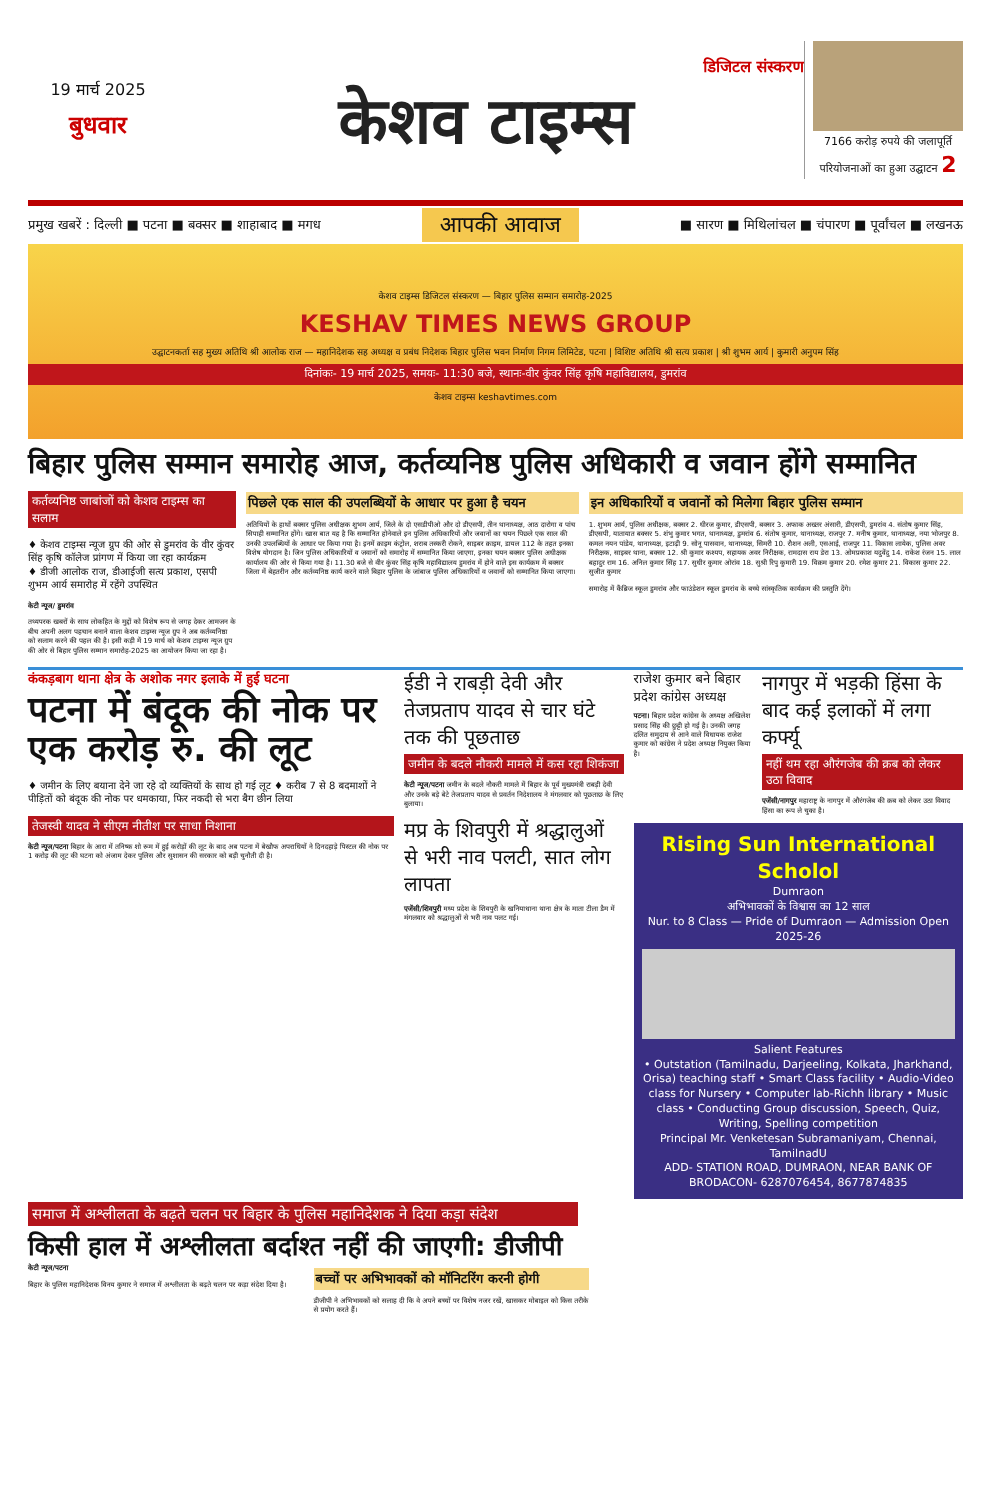19 मार्च 2025
बुधवार
डिजिटल संस्करण
केशव टाइम्स
7166 करोड़ रुपये की जलापूर्ति परियोजनाओं का हुआ उद्घाटन 2
प्रमुख खबरें : दिल्ली ■ पटना ■ बक्सर ■ शाहाबाद ■ मगध आपकी आवाज ■ सारण ■ मिथिलांचल ■ चंपारण ■ पूर्वांचल ■ लखनऊ
केशव टाइम्स डिजिटल संस्करण — बिहार पुलिस सम्मान समारोह-2025
KESHAV TIMES NEWS GROUP
उद्घाटनकर्ता सह मुख्य अतिथि श्री आलोक राज — महानिदेशक सह अध्यक्ष व प्रबंध निदेशक बिहार पुलिस भवन निर्माण निगम लिमिटेड, पटना | विशिष्ट अतिथि श्री सत्य प्रकाश | श्री शुभम आर्य | कुमारी अनुपम सिंह
दिनांकः- 19 मार्च 2025, समयः- 11:30 बजे, स्थानः-वीर कुंवर सिंह कृषि महाविद्यालय, डुमरांव
केशव टाइम्स keshavtimes.com
बिहार पुलिस सम्मान समारोह आज, कर्तव्यनिष्ठ पुलिस अधिकारी व जवान होंगे सम्मानित
कर्तव्यनिष्ठ जाबांजों को केशव टाइम्स का सलाम
♦ केशव टाइम्स न्यूज ग्रुप की ओर से डुमरांव के वीर कुंवर सिंह कृषि कॉलेज प्रांगण में किया जा रहा कार्यक्रम
♦ डीजी आलोक राज, डीआईजी सत्य प्रकाश, एसपी शुभम आर्य समारोह में रहेंगे उपस्थित
केटी न्यूज/ डुमरांव
तथ्यपरक खबरों के साथ लोकहित के मुद्दों को विशेष रूप से जगह देकर आमजन के बीच अपनी अलग पहचान बनाने वाला केशव टाइम्स न्यूज ग्रुप ने अब कर्तव्यनिष्ठा को सलाम करने की पहल की है। इसी कड़ी में 19 मार्च को केशव टाइम्स न्यूज ग्रुप की ओर से बिहार पुलिस सम्मान समारोह-2025 का आयोजन किया जा रहा है।
पिछले एक साल की उपलब्धियों के आधार पर हुआ है चयन
अतिथियों के हाथों बक्सर पुलिस अधीक्षक शुभम आर्य, जिले के दो एसडीपीओ और दो डीएसपी, तीन थानाध्यक्ष, आठ दारोगा व पांच सिपाही सम्मानित होंगे। खास बात यह है कि सम्मानित होनेवाले इन पुलिस अधिकारियों और जवानों का चयन पिछले एक साल की उनकी उपलब्धियों के आधार पर किया गया है। इनमें क्राइम कंट्रोल, शराब तस्करी रोकने, साइबर क्राइम, डायल 112 के तहत इनका विशेष योगदान है। जिन पुलिस अधिकारियों व जवानों को समारोह में सम्मानित किया जाएगा, इनका चयन बक्सर पुलिस अधीक्षक कार्यालय की ओर से किया गया है। 11.30 बजे से वीर कुंवर सिंह कृषि महाविद्यालय डुमरांव में होने वाले इस कार्यक्रम में बक्सर जिला में बेहतरीन और कर्तव्यनिष्ठ कार्य करने वाले बिहार पुलिस के जांबाज पुलिस अधिकारियों व जवानों को सम्मानित किया जाएगा।
इन अधिकारियों व जवानों को मिलेगा बिहार पुलिस सम्मान
1. शुभम आर्य, पुलिस अधीक्षक, बक्सर 2. धीरज कुमार, डीएसपी, बक्सर 3. अफाक अख्तर अंसारी, डीएसपी, डुमरांव 4. संतोष कुमार सिंह, डीएसपी, यातायात बक्सर 5. शंभु कुमार भगत, थानाध्यक्ष, डुमरांव 6. संतोष कुमार, थानाध्यक्ष, राजपुर 7. मनीष कुमार, थानाध्यक्ष, नया भोजपुर 8. कमल नयन पांडेय, थानाध्यक्ष, इटाढ़ी 9. सोनू पासवान, थानाध्यक्ष, सिमरी 10. रौशन अली, एसआई, राजपुर 11. विकास लायेक, पुलिस अवर निरीक्षक, साइबर थाना, बक्सर 12. श्री कुमार कश्यप, सहायक अवर निरीक्षक, रामदास राय डेरा 13. ओमप्रकाश यदुवेंदु 14. राकेश रंजन 15. लाल बहादुर राम 16. अनिल कुमार सिंह 17. सुधीर कुमार ओरांव 18. सुश्री रिपु कुमारी 19. विक्रम कुमार 20. रमेश कुमार 21. विकास कुमार 22. सुजीत कुमार
समारोह में कैंब्रिज स्कूल डुमरांव और फाउंडेशन स्कूल डुमरांव के बच्चे सांस्कृतिक कार्यक्रम की प्रस्तुति देंगे।
कंकड़बाग थाना क्षेत्र के अशोक नगर इलाके में हुई घटना
पटना में बंदूक की नोक पर एक करोड़ रु. की लूट
♦ जमीन के लिए बयाना देने जा रहे दो व्यक्तियों के साथ हो गई लूट ♦ करीब 7 से 8 बदमाशों ने पीड़ितों को बंदूक की नोक पर धमकाया, फिर नकदी से भरा बैग छीन लिया
तेजस्वी यादव ने सीएम नीतीश पर साधा निशाना
केटी न्यूज/पटना बिहार के आरा में तनिष्क शो रूम में हुई करोड़ों की लूट के बाद अब पटना में बेखौफ अपराधियों ने दिनदहाड़े पिस्टल की नोक पर 1 करोड़ की लूट की घटना को अंजाम देकर पुलिस और सुशासन की सरकार को बड़ी चुनौती दी है।
ईडी ने राबड़ी देवी और तेजप्रताप यादव से चार घंटे तक की पूछताछ
जमीन के बदले नौकरी मामले में कस रहा शिकंजा
केटी न्यूज/पटना जमीन के बदले नौकरी मामले में बिहार के पूर्व मुख्यमंत्री राबड़ी देवी और उनके बड़े बेटे तेजप्रताप यादव से प्रवर्तन निदेशालय ने मंगलवार को पूछताछ के लिए बुलाया।
मप्र के शिवपुरी में श्रद्धालुओं से भरी नाव पलटी, सात लोग लापता
एजेंसी/शिवपुरी मध्य प्रदेश के शिवपुरी के खनियाधाना थाना क्षेत्र के माता टीला डैम में मंगलवार को श्रद्धालुओं से भरी नाव पलट गई।
राजेश कुमार बने बिहार प्रदेश कांग्रेस अध्यक्ष
पटना। बिहार प्रदेश कांग्रेस के अध्यक्ष अखिलेश प्रसाद सिंह की छुट्टी हो गई है। उनकी जगह दलित समुदाय से आने वाले विधायक राजेश कुमार को कांग्रेस ने प्रदेश अध्यक्ष नियुक्त किया है।
नागपुर में भड़की हिंसा के बाद कई इलाकों में लगा कर्फ्यू
नहीं थम रहा औरंगजेब की क्रब को लेकर उठा विवाद
एजेंसी/नागपुर महाराष्ट्र के नागपुर में औरंगजेब की क्रब को लेकर उठा विवाद हिंसा का रूप ले चुका है।
Rising Sun International Scholol
Dumraon
अभिभावकों के विश्वास का 12 साल
Nur. to 8 Class — Pride of Dumraon — Admission Open 2025-26
Salient Features
• Outstation (Tamilnadu, Darjeeling, Kolkata, Jharkhand, Orisa) teaching staff • Smart Class facility • Audio-Video class for Nursery • Computer lab-Richh library • Music class • Conducting Group discussion, Speech, Quiz, Writing, Spelling competition
Principal Mr. Venketesan Subramaniyam, Chennai, TamilnadU
ADD- STATION ROAD, DUMRAON, NEAR BANK OF BRODACON- 6287076454, 8677874835
समाज में अश्लीलता के बढ़ते चलन पर बिहार के पुलिस महानिदेशक ने दिया कड़ा संदेश
किसी हाल में अश्लीलता बर्दाश्त नहीं की जाएगी: डीजीपी
केटी न्यूज/पटना
बिहार के पुलिस महानिदेशक विनय कुमार ने समाज में अश्लीलता के बढ़ते चलन पर कड़ा संदेश दिया है।
बच्चों पर अभिभावकों को मॉनिटरिंग करनी होगी
डीजीपी ने अभिभावकों को सलाह दी कि वे अपने बच्चों पर विशेष नजर रखें, खासकर मोबाइल को किस तरीके से प्रयोग करते हैं।